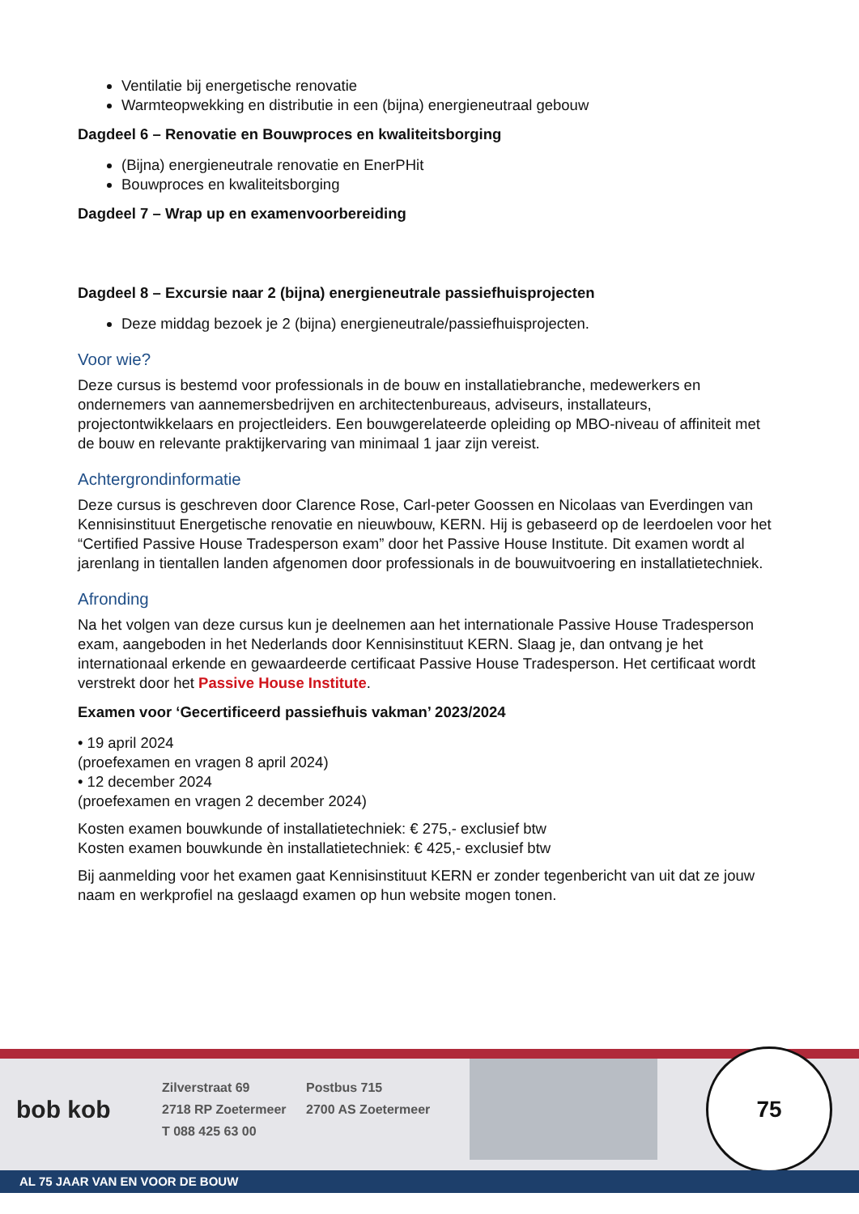Ventilatie bij energetische renovatie
Warmteopwekking en distributie in een (bijna) energieneutraal gebouw
Dagdeel 6 – Renovatie en Bouwproces en kwaliteitsborging
(Bijna) energieneutrale renovatie en EnerPHit
Bouwproces en kwaliteitsborging
Dagdeel 7 – Wrap up en examenvoorbereiding
Dagdeel 8 – Excursie naar 2 (bijna) energieneutrale passiefhuisprojecten
Deze middag bezoek je 2 (bijna) energieneutrale/passiefhuisprojecten.
Voor wie?
Deze cursus is bestemd voor professionals in de bouw en installatiebranche, medewerkers en ondernemers van aannemersbedrijven en architectenbureaus, adviseurs, installateurs, projectontwikkelaars en projectleiders. Een bouwgerelateerde opleiding op MBO-niveau of affiniteit met de bouw en relevante praktijkervaring van minimaal 1 jaar zijn vereist.
Achtergrondinformatie
Deze cursus is geschreven door Clarence Rose, Carl-peter Goossen en Nicolaas van Everdingen van Kennisinstituut Energetische renovatie en nieuwbouw, KERN. Hij is gebaseerd op de leerdoelen voor het “Certified Passive House Tradesperson exam” door het Passive House Institute. Dit examen wordt al jarenlang in tientallen landen afgenomen door professionals in de bouwuitvoering en installatietechniek.
Afronding
Na het volgen van deze cursus kun je deelnemen aan het internationale Passive House Tradesperson exam, aangeboden in het Nederlands door Kennisinstituut KERN. Slaag je, dan ontvang je het internationaal erkende en gewaardeerde certificaat Passive House Tradesperson. Het certificaat wordt verstrekt door het Passive House Institute.
Examen voor ‘Gecertificeerd passiefhuis vakman’ 2023/2024
• 19 april 2024
(proefexamen en vragen 8 april 2024)
• 12 december 2024
(proefexamen en vragen 2 december 2024)
Kosten examen bouwkunde of installatietechniek: € 275,- exclusief btw
Kosten examen bouwkunde èn installatietechniek: € 425,- exclusief btw
Bij aanmelding voor het examen gaat Kennisinstituut KERN er zonder tegenbericht van uit dat ze jouw naam en werkprofiel na geslaagd examen op hun website mogen tonen.
bob kob
Zilverstraat 69
2718 RP Zoetermeer
T 088 425 63 00
Postbus 715
2700 AS Zoetermeer
75
AL 75 JAAR VAN EN VOOR DE BOUW